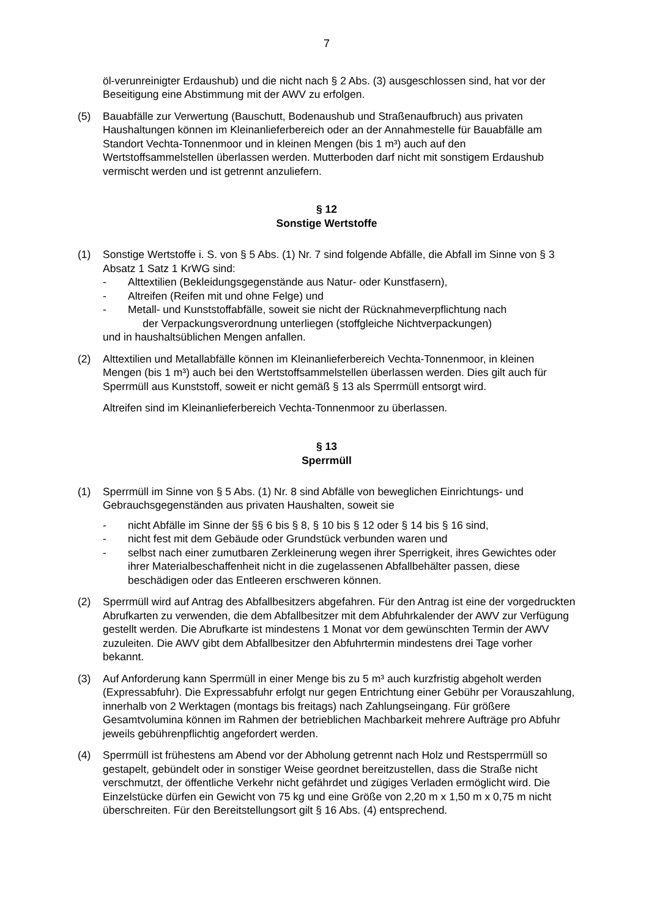7
öl-verunreinigter Erdaushub) und die nicht nach § 2 Abs. (3) ausgeschlossen sind, hat vor der Beseitigung eine Abstimmung mit der AWV zu erfolgen.
(5) Bauabfälle zur Verwertung (Bauschutt, Bodenaushub und Straßenaufbruch) aus privaten Haushaltungen können im Kleinanlieferbereich oder an der Annahmestelle für Bauabfälle am Standort Vechta-Tonnenmoor und in kleinen Mengen (bis 1 m³) auch auf den Wertstoffsammelstellen überlassen werden. Mutterboden darf nicht mit sonstigem Erdaushub vermischt werden und ist getrennt anzuliefern.
§ 12
Sonstige Wertstoffe
(1) Sonstige Wertstoffe i. S. von § 5 Abs. (1) Nr. 7 sind folgende Abfälle, die Abfall im Sinne von § 3 Absatz 1 Satz 1 KrWG sind:
- Alttextilien (Bekleidungsgegenstände aus Natur- oder Kunstfasern),
- Altreifen (Reifen mit und ohne Felge) und
- Metall- und Kunststoffabfälle, soweit sie nicht der Rücknahmeverpflichtung nach
der Verpackungsverordnung unterliegen (stoffgleiche Nichtverpackungen)
und in haushaltsüblichen Mengen anfallen.
(2) Alttextilien und Metallabfälle können im Kleinanlieferbereich Vechta-Tonnenmoor, in kleinen Mengen (bis 1 m³) auch bei den Wertstoffsammelstellen überlassen werden. Dies gilt auch für Sperrmüll aus Kunststoff, soweit er nicht gemäß § 13 als Sperrmüll entsorgt wird.
Altreifen sind im Kleinanlieferbereich Vechta-Tonnenmoor zu überlassen.
§ 13
Sperrmüll
(1) Sperrmüll im Sinne von § 5 Abs. (1) Nr. 8 sind Abfälle von beweglichen Einrichtungs- und Gebrauchsgegenständen aus privaten Haushalten, soweit sie
- nicht Abfälle im Sinne der §§ 6 bis § 8, § 10 bis § 12 oder § 14 bis § 16 sind,
- nicht fest mit dem Gebäude oder Grundstück verbunden waren und
- selbst nach einer zumutbaren Zerkleinerung wegen ihrer Sperrigkeit, ihres Gewichtes oder ihrer Materialbeschaffenheit nicht in die zugelassenen Abfallbehälter passen, diese beschädigen oder das Entleeren erschweren können.
(2) Sperrmüll wird auf Antrag des Abfallbesitzers abgefahren. Für den Antrag ist eine der vorgedruckten Abrufkarten zu verwenden, die dem Abfallbesitzer mit dem Abfuhrkalender der AWV zur Verfügung gestellt werden. Die Abrufkarte ist mindestens 1 Monat vor dem gewünschten Termin der AWV zuzuleiten. Die AWV gibt dem Abfallbesitzer den Abfuhrtermin mindestens drei Tage vorher bekannt.
(3) Auf Anforderung kann Sperrmüll in einer Menge bis zu 5 m³ auch kurzfristig abgeholt werden (Expressabfuhr). Die Expressabfuhr erfolgt nur gegen Entrichtung einer Gebühr per Vorauszahlung, innerhalb von 2 Werktagen (montags bis freitags) nach Zahlungseingang. Für größere Gesamtvolumina können im Rahmen der betrieblichen Machbarkeit mehrere Aufträge pro Abfuhr jeweils gebührenpflichtig angefordert werden.
(4) Sperrmüll ist frühestens am Abend vor der Abholung getrennt nach Holz und Restsperrmüll so gestapelt, gebündelt oder in sonstiger Weise geordnet bereitzustellen, dass die Straße nicht verschmutzt, der öffentliche Verkehr nicht gefährdet und zügiges Verladen ermöglicht wird. Die Einzelstücke dürfen ein Gewicht von 75 kg und eine Größe von 2,20 m x 1,50 m x 0,75 m nicht überschreiten. Für den Bereitstellungsort gilt § 16 Abs. (4) entsprechend.